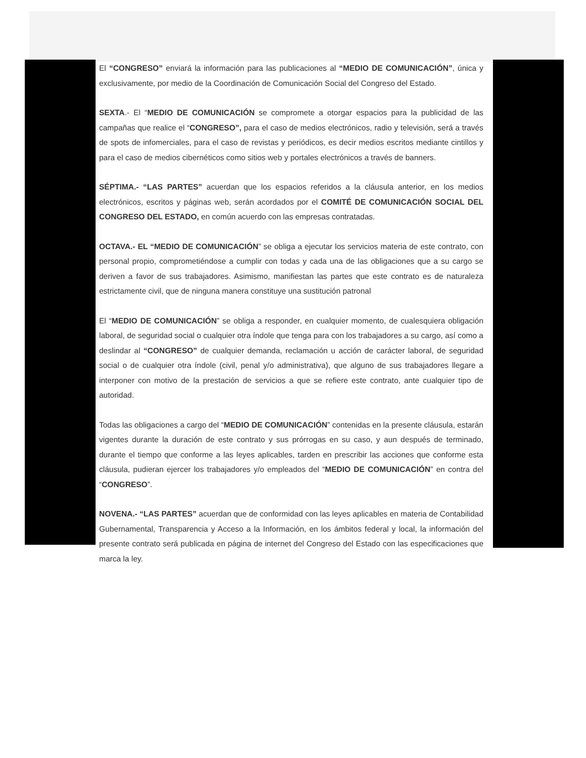El “CONGRESO” enviará la información para las publicaciones al “MEDIO DE COMUNICACIÓN”, única y exclusivamente, por medio de la Coordinación de Comunicación Social del Congreso del Estado.
SEXTA.- El “MEDIO DE COMUNICACIÓN se compromete a otorgar espacios para la publicidad de las campañas que realice el “CONGRESO”, para el caso de medios electrónicos, radio y televisión, será a través de spots de infomerciales, para el caso de revistas y periódicos, es decir medios escritos mediante cintillos y para el caso de medios cibernéticos como sitios web y portales electrónicos a través de banners.
SÉPTIMA.- “LAS PARTES” acuerdan que los espacios referidos a la cláusula anterior, en los medios electrónicos, escritos y páginas web, serán acordados por el COMITÉ DE COMUNICACIÓN SOCIAL DEL CONGRESO DEL ESTADO, en común acuerdo con las empresas contratadas.
OCTAVA.- EL “MEDIO DE COMUNICACIÓN” se obliga a ejecutar los servicios materia de este contrato, con personal propio, comprometiéndose a cumplir con todas y cada una de las obligaciones que a su cargo se deriven a favor de sus trabajadores. Asimismo, manifiestan las partes que este contrato es de naturaleza estrictamente civil, que de ninguna manera constituye una sustitución patronal
El “MEDIO DE COMUNICACIÓN” se obliga a responder, en cualquier momento, de cualesquiera obligación laboral, de seguridad social o cualquier otra índole que tenga para con los trabajadores a su cargo, así como a deslindar al “CONGRESO” de cualquier demanda, reclamación u acción de carácter laboral, de seguridad social o de cualquier otra índole (civil, penal y/o administrativa), que alguno de sus trabajadores llegare a interponer con motivo de la prestación de servicios a que se refiere este contrato, ante cualquier tipo de autoridad.
Todas las obligaciones a cargo del “MEDIO DE COMUNICACIÓN” contenidas en la presente cláusula, estarán vigentes durante la duración de este contrato y sus prórrogas en su caso, y aun después de terminado, durante el tiempo que conforme a las leyes aplicables, tarden en prescribir las acciones que conforme esta cláusula, pudieran ejercer los trabajadores y/o empleados del “MEDIO DE COMUNICACIÓN” en contra del “CONGRESO”.
NOVENA.- “LAS PARTES” acuerdan que de conformidad con las leyes aplicables en materia de Contabilidad Gubernamental, Transparencia y Acceso a la Información, en los ámbitos federal y local, la información del presente contrato será publicada en página de internet del Congreso del Estado con las especificaciones que marca la ley.